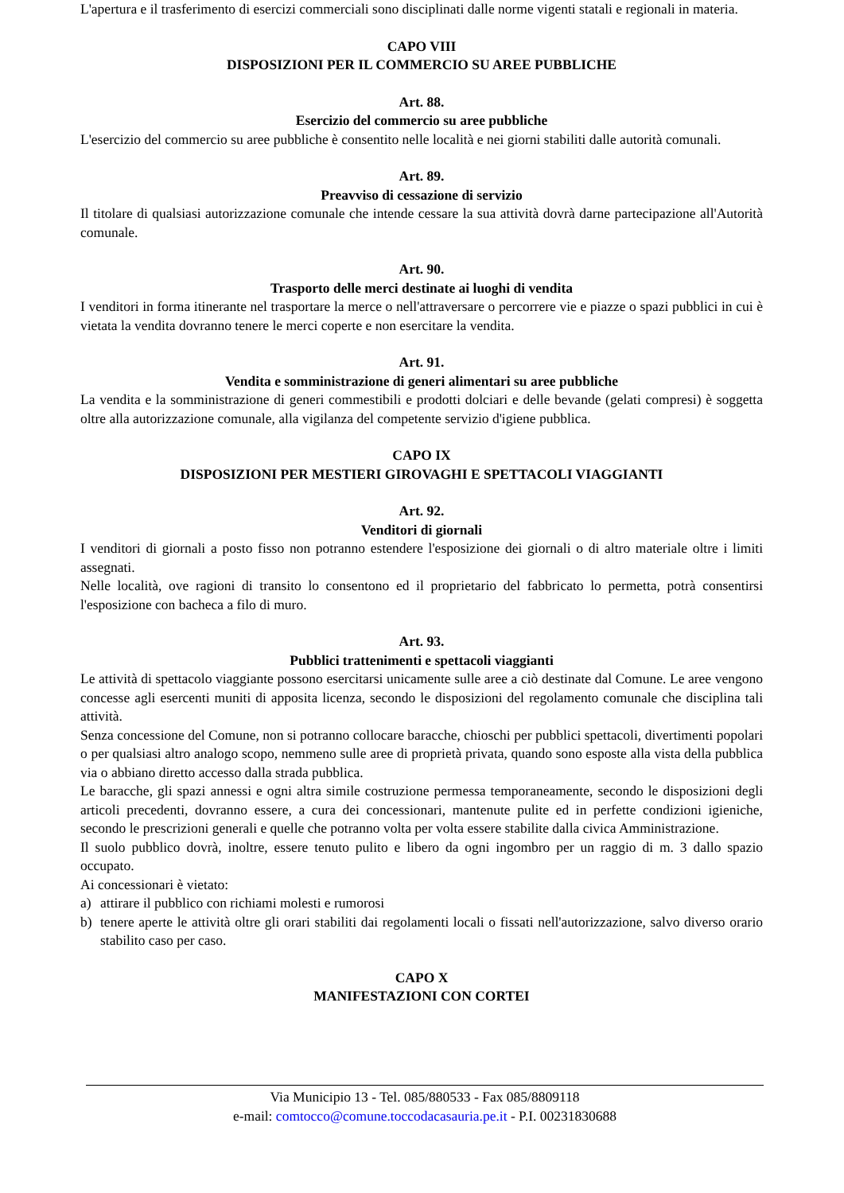L'apertura e il trasferimento di esercizi commerciali sono disciplinati dalle norme vigenti statali e regionali in materia.
CAPO VIII
DISPOSIZIONI PER IL COMMERCIO SU AREE PUBBLICHE
Art. 88.
Esercizio del commercio su aree pubbliche
L'esercizio del commercio su aree pubbliche è consentito nelle località e nei giorni stabiliti dalle autorità comunali.
Art. 89.
Preavviso di cessazione di servizio
Il titolare di qualsiasi autorizzazione comunale che intende cessare la sua attività dovrà darne partecipazione all'Autorità comunale.
Art. 90.
Trasporto delle merci destinate ai luoghi di vendita
I venditori in forma itinerante nel trasportare la merce o nell'attraversare o percorrere vie e piazze o spazi pubblici in cui è vietata la vendita dovranno tenere le merci coperte e non esercitare la vendita.
Art. 91.
Vendita e somministrazione di generi alimentari su aree pubbliche
La vendita e la somministrazione di generi commestibili e prodotti dolciari e delle bevande (gelati compresi) è soggetta oltre alla autorizzazione comunale, alla vigilanza del competente servizio d'igiene pubblica.
CAPO IX
DISPOSIZIONI PER MESTIERI GIROVAGHI E SPETTACOLI VIAGGIANTI
Art. 92.
Venditori di giornali
I venditori di giornali a posto fisso non potranno estendere l'esposizione dei giornali o di altro materiale oltre i limiti assegnati.
Nelle località, ove ragioni di transito lo consentono ed il proprietario del fabbricato lo permetta, potrà consentirsi l'esposizione con bacheca a filo di muro.
Art. 93.
Pubblici trattenimenti e spettacoli viaggianti
Le attività di spettacolo viaggiante possono esercitarsi unicamente sulle aree a ciò destinate dal Comune. Le aree vengono concesse agli esercenti muniti di apposita licenza, secondo le disposizioni del regolamento comunale che disciplina tali attività.
Senza concessione del Comune, non si potranno collocare baracche, chioschi per pubblici spettacoli, divertimenti popolari o per qualsiasi altro analogo scopo, nemmeno sulle aree di proprietà privata, quando sono esposte alla vista della pubblica via o abbiano diretto accesso dalla strada pubblica.
Le baracche, gli spazi annessi e ogni altra simile costruzione permessa temporaneamente, secondo le disposizioni degli articoli precedenti, dovranno essere, a cura dei concessionari, mantenute pulite ed in perfette condizioni igieniche, secondo le prescrizioni generali e quelle che potranno volta per volta essere stabilite dalla civica Amministrazione.
Il suolo pubblico dovrà, inoltre, essere tenuto pulito e libero da ogni ingombro per un raggio di m. 3 dallo spazio occupato.
Ai concessionari è vietato:
a) attirare il pubblico con richiami molesti e rumorosi
b) tenere aperte le attività oltre gli orari stabiliti dai regolamenti locali o fissati nell'autorizzazione, salvo diverso orario stabilito caso per caso.
CAPO X
MANIFESTAZIONI CON CORTEI
Via Municipio 13 - Tel. 085/880533 - Fax 085/8809118
e-mail: comtocco@comune.toccodacasauria.pe.it - P.I. 00231830688